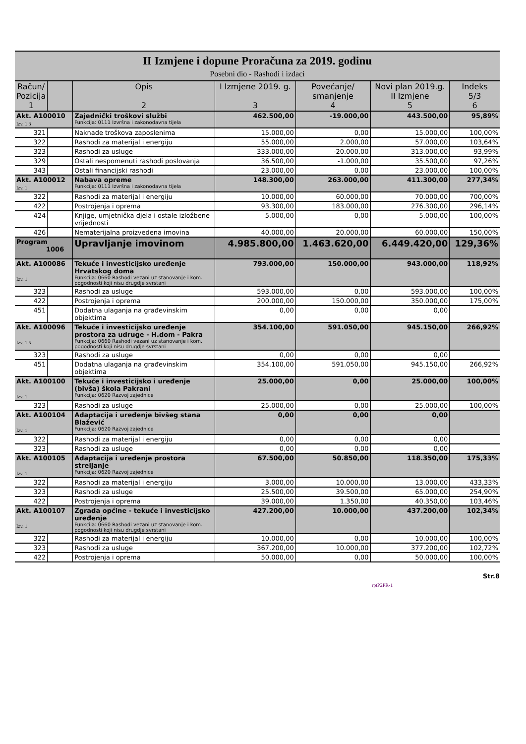II Izmjene i dopune Proračuna za 2019. godinu
Posebni dio - Rashodi i izdaci
| Račun/ Pozicija 1 | | Opis 2 | I Izmjene 2019. g. 3 | Povećanje/ smanjenje 4 | Novi plan 2019.g. II Izmjene 5 | Indeks 5/3 6 |
| --- | --- | --- | --- | --- | --- | --- |
| Akt. A100010 Izv. 1 3 | | Zajednički troškovi službi Funkcija: 0111 Izvršna i zakonodavna tijela | 462.500,00 | -19.000,00 | 443.500,00 | 95,89% |
| 321 | | Naknade troškova zaposlenima | 15.000,00 | 0,00 | 15.000,00 | 100,00% |
| 322 | | Rashodi za materijal i energiju | 55.000,00 | 2.000,00 | 57.000,00 | 103,64% |
| 323 | | Rashodi za usluge | 333.000,00 | -20.000,00 | 313.000,00 | 93,99% |
| 329 | | Ostali nespomenuti rashodi poslovanja | 36.500,00 | -1.000,00 | 35.500,00 | 97,26% |
| 343 | | Ostali financijski rashodi | 23.000,00 | 0,00 | 23.000,00 | 100,00% |
| Akt. A100012 Izv. 1 | | Nabava opreme Funkcija: 0111 Izvršna i zakonodavna tijela | 148.300,00 | 263.000,00 | 411.300,00 | 277,34% |
| 322 | | Rashodi za materijal i energiju | 10.000,00 | 60.000,00 | 70.000,00 | 700,00% |
| 422 | | Postrojenja i oprema | 93.300,00 | 183.000,00 | 276.300,00 | 296,14% |
| 424 | | Knjige, umjetnička djela i ostale izložbene vrijednosti | 5.000,00 | 0,00 | 5.000,00 | 100,00% |
| 426 | | Nematerijalna proizvedena imovina | 40.000,00 | 20.000,00 | 60.000,00 | 150,00% |
| Program 1006 | | Upravljanje imovinom | 4.985.800,00 | 1.463.620,00 | 6.449.420,00 | 129,36% |
| Akt. A100086 Izv. 1 | | Tekuće i investicijsko uređenje Hrvatskog doma Funkcija: 0660 Rashodi vezani uz stanovanje i kom. pogodnosti koji nisu drugdje svrstani | 793.000,00 | 150.000,00 | 943.000,00 | 118,92% |
| 323 | | Rashodi za usluge | 593.000,00 | 0,00 | 593.000,00 | 100,00% |
| 422 | | Postrojenja i oprema | 200.000,00 | 150.000,00 | 350.000,00 | 175,00% |
| 451 | | Dodatna ulaganja na građevinskim objektima | 0,00 | 0,00 | 0,00 | |
| Akt. A100096 Izv. 1 5 | | Tekuće i investicijsko uređenje prostora za udruge - H.dom - Pakra Funkcija: 0660 Rashodi vezani uz stanovanje i kom. pogodnosti koji nisu drugdje svrstani | 354.100,00 | 591.050,00 | 945.150,00 | 266,92% |
| 323 | | Rashodi za usluge | 0,00 | 0,00 | 0,00 | |
| 451 | | Dodatna ulaganja na građevinskim objektima | 354.100,00 | 591.050,00 | 945.150,00 | 266,92% |
| Akt. A100100 Izv. 1 | | Tekuće i investicijsko i uređenje (bivša) škola Pakrani Funkcija: 0620 Razvoj zajednice | 25.000,00 | 0,00 | 25.000,00 | 100,00% |
| 323 | | Rashodi za usluge | 25.000,00 | 0,00 | 25.000,00 | 100,00% |
| Akt. A100104 Izv. 1 | | Adaptacija i uređenje bivšeg stana Blažević Funkcija: 0620 Razvoj zajednice | 0,00 | 0,00 | 0,00 | |
| 322 | | Rashodi za materijal i energiju | 0,00 | 0,00 | 0,00 | |
| 323 | | Rashodi za usluge | 0,00 | 0,00 | 0,00 | |
| Akt. A100105 Izv. 1 | | Adaptacija i uređenje prostora streljanje Funkcija: 0620 Razvoj zajednice | 67.500,00 | 50.850,00 | 118.350,00 | 175,33% |
| 322 | | Rashodi za materijal i energiju | 3.000,00 | 10.000,00 | 13.000,00 | 433,33% |
| 323 | | Rashodi za usluge | 25.500,00 | 39.500,00 | 65.000,00 | 254,90% |
| 422 | | Postrojenja i oprema | 39.000,00 | 1.350,00 | 40.350,00 | 103,46% |
| Akt. A100107 Izv. 1 | | Zgrada općine - tekuće i investicijsko uređenje Funkcija: 0660 Rashodi vezani uz stanovanje i kom. pogodnosti koji nisu drugdje svrstani | 427.200,00 | 10.000,00 | 437.200,00 | 102,34% |
| 322 | | Rashodi za materijal i energiju | 10.000,00 | 0,00 | 10.000,00 | 100,00% |
| 323 | | Rashodi za usluge | 367.200,00 | 10.000,00 | 377.200,00 | 102,72% |
| 422 | | Postrojenja i oprema | 50.000,00 | 0,00 | 50.000,00 | 100,00% |
rptP2PR-1 Str.8